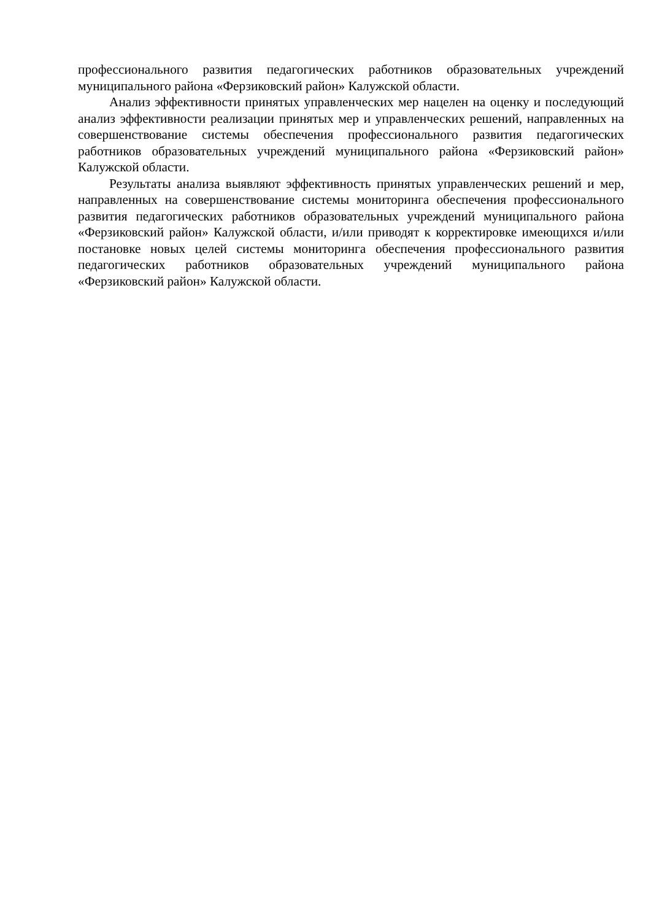профессионального развития педагогических работников образовательных учреждений муниципального района «Ферзиковский район» Калужской области.
Анализ эффективности принятых управленческих мер нацелен на оценку и последующий анализ эффективности реализации принятых мер и управленческих решений, направленных на совершенствование системы обеспечения профессионального развития педагогических работников образовательных учреждений муниципального района «Ферзиковский район» Калужской области.
Результаты анализа выявляют эффективность принятых управленческих решений и мер, направленных на совершенствование системы мониторинга обеспечения профессионального развития педагогических работников образовательных учреждений муниципального района «Ферзиковский район» Калужской области, и/или приводят к корректировке имеющихся и/или постановке новых целей системы мониторинга обеспечения профессионального развития педагогических работников образовательных учреждений муниципального района «Ферзиковский район» Калужской области.